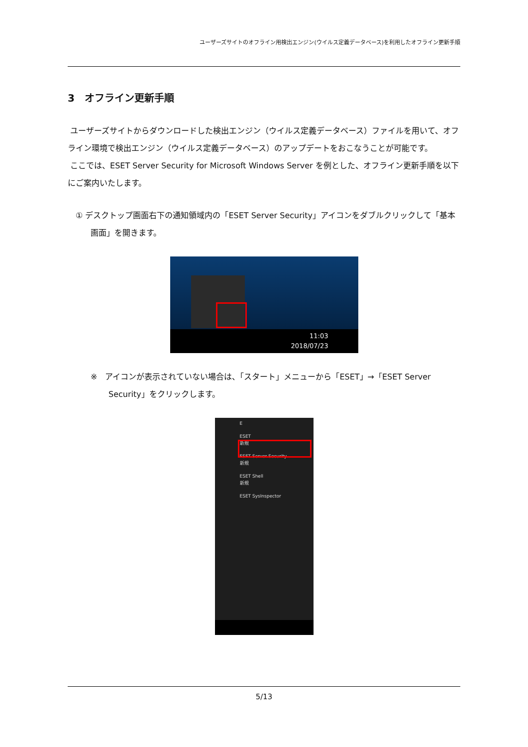ユーザーズサイトのオフライン用検出エンジン(ウイルス定義データベース)を利用したオフライン更新手順
3　オフライン更新手順
ユーザーズサイトからダウンロードした検出エンジン（ウイルス定義データベース）ファイルを用いて、オフライン環境で検出エンジン（ウイルス定義データベース）のアップデートをおこなうことが可能です。
ここでは、ESET Server Security for Microsoft Windows Server を例とした、オフライン更新手順を以下にご案内いたします。
① デスクトップ画面右下の通知領域内の「ESET Server Security」アイコンをダブルクリックして「基本画面」を開きます。
11:03
2018/07/23
※　アイコンが表示されていない場合は、「スタート」メニューから「ESET」→「ESET Server Security」をクリックします。
E
ESET
新規
ESET Server Security
新規
ESET Shell
新規
ESET SysInspector
5/13